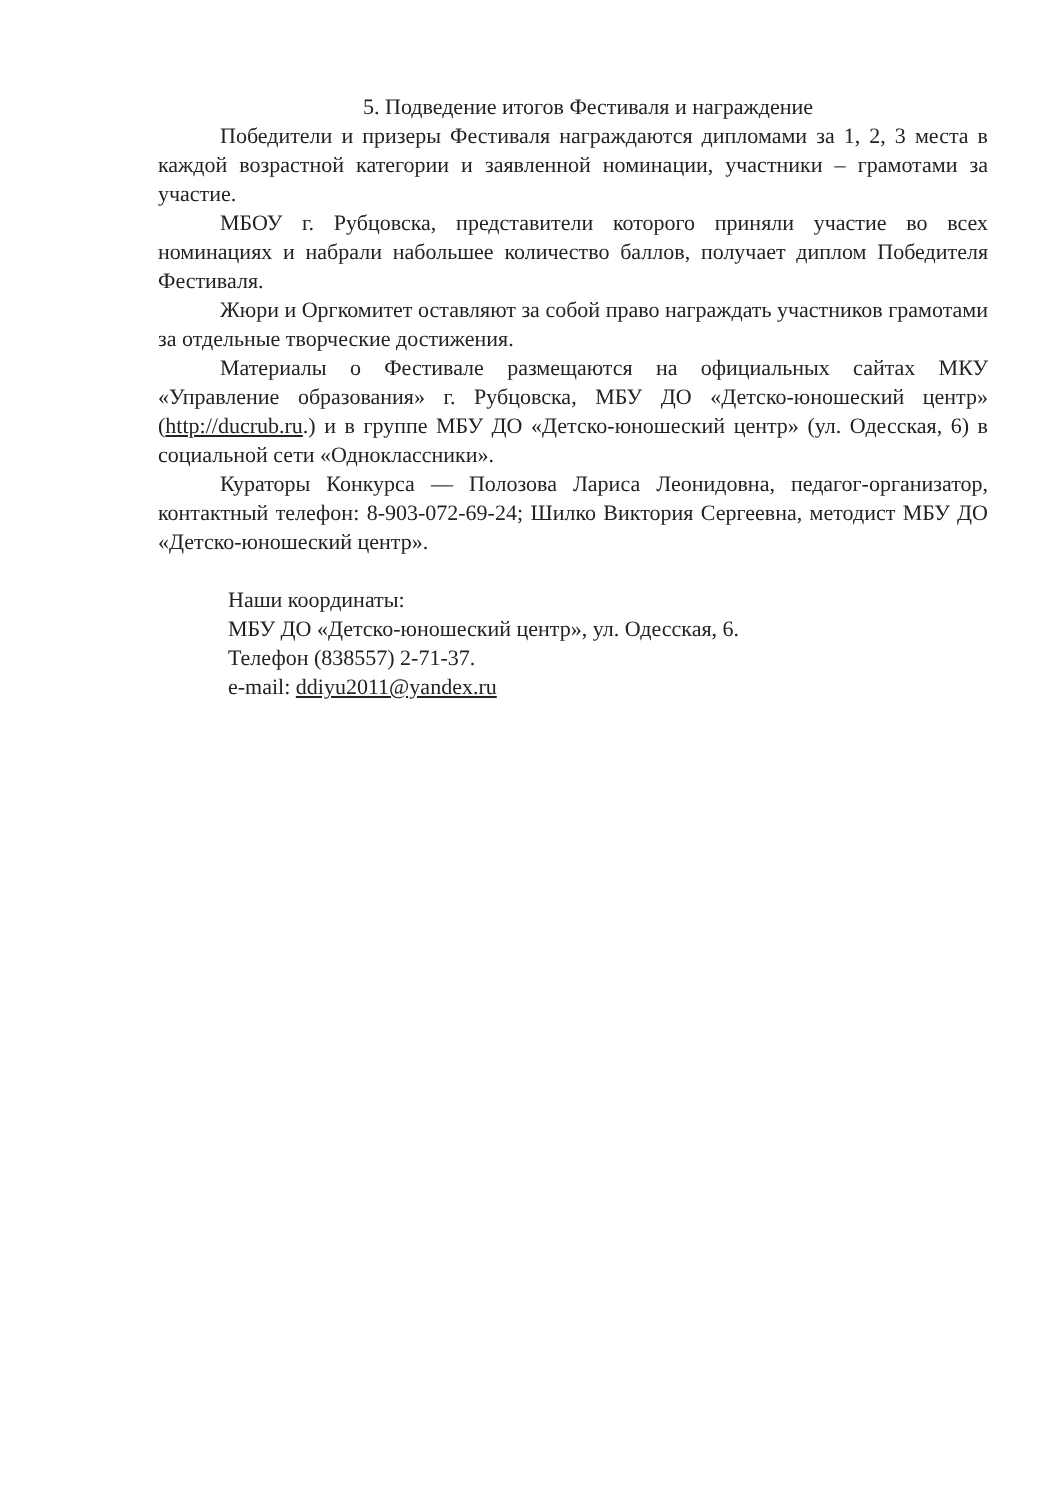5. Подведение итогов Фестиваля и награждение
Победители и призеры Фестиваля награждаются дипломами за 1, 2, 3 места в каждой возрастной категории и заявленной номинации, участники – грамотами за участие.
МБОУ г. Рубцовска, представители которого приняли участие во всех номинациях и набрали набольшее количество баллов, получает диплом Победителя Фестиваля.
Жюри и Оргкомитет оставляют за собой право награждать участников грамотами за отдельные творческие достижения.
Материалы о Фестивале размещаются на официальных сайтах МКУ «Управление образования» г. Рубцовска, МБУ ДО «Детско-юношеский центр» (http://ducrub.ru.) и в группе МБУ ДО «Детско-юношеский центр» (ул. Одесская, 6) в социальной сети «Одноклассники».
Кураторы Конкурса — Полозова Лариса Леонидовна, педагог-организатор, контактный телефон: 8-903-072-69-24; Шилко Виктория Сергеевна, методист МБУ ДО «Детско-юношеский центр».
Наши координаты:
МБУ ДО «Детско-юношеский центр», ул. Одесская, 6.
Телефон (838557) 2-71-37.
e-mail: ddiyu2011@yandex.ru